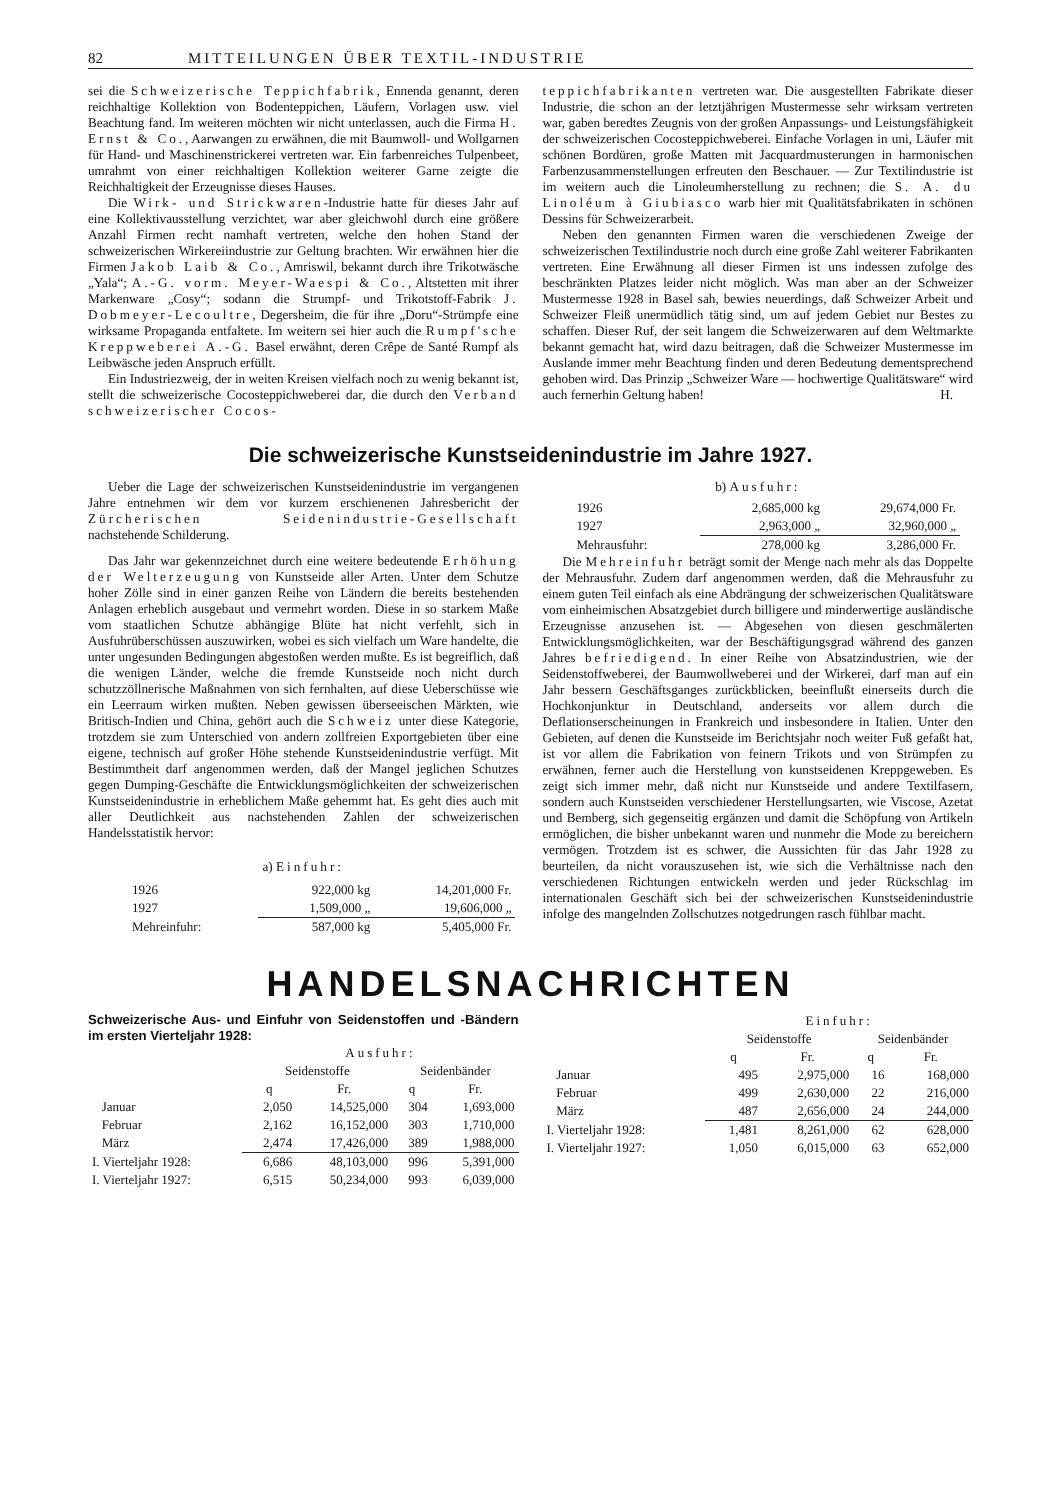82 MITTEILUNGEN ÜBER TEXTIL-INDUSTRIE
sei die Schweizerische Teppichfabrik, Ennenda genannt, deren reichhaltige Kollektion von Bodenteppichen, Läufern, Vorlagen usw. viel Beachtung fand. Im weiteren möchten wir nicht unterlassen, auch die Firma H. Ernst & Co., Aarwangen zu erwähnen, die mit Baumwoll- und Wollgarnen für Hand- und Maschinenstrickerei vertreten war. Ein farbenreiches Tulpenbeet, umrahmt von einer reichhaltigen Kollektion weiterer Garne zeigte die Reichhaltigkeit der Erzeugnisse dieses Hauses.
Die Wirk- und Strickwaren-Industrie hatte für dieses Jahr auf eine Kollektivausstellung verzichtet, war aber gleichwohl durch eine größere Anzahl Firmen recht namhaft vertreten, welche den hohen Stand der schweizerischen Wirkereiindustrie zur Geltung brachten. Wir erwähnen hier die Firmen Jakob Laib & Co., Amriswil, bekannt durch ihre Trikotwäsche „Yala“; A.-G. vorm. Meyer-Waespi & Co., Altstetten mit ihrer Markenware „Cosy“; sodann die Strumpf- und Trikotstoff-Fabrik J. Dobmeyer-Lecoultre, Degersheim, die für ihre „Doru“-Strümpfe eine wirksame Propaganda entfaltete. Im weitern sei hier auch die Rumpf'sche Kreppweberei A.-G. Basel erwähnt, deren Crêpe de Santé Rumpf als Leibwäsche jeden Anspruch erfüllt.
Ein Industriezweig, der in weiten Kreisen vielfach noch zu wenig bekannt ist, stellt die schweizerische Cocosteppichweberei dar, die durch den Verband schweizerischer Cocos-
teppichfabrikanten vertreten war. Die ausgestellten Fabrikate dieser Industrie, die schon an der letztjährigen Mustermesse sehr wirksam vertreten war, gaben beredtes Zeugnis von der großen Anpassungs- und Leistungsfähigkeit der schweizerischen Cocosteppichweberei. Einfache Vorlagen in uni, Läufer mit schönen Bordüren, große Matten mit Jacquardmusterungen in harmonischen Farbenzusammenstellungen erfreuten den Beschauer. — Zur Textilindustrie ist im weitern auch die Linoleumherstellung zu rechnen; die S. A. du Linoléum à Giubiasco warb hier mit Qualitätsfabrikaten in schönen Dessins für Schweizerarbeit.
Neben den genannten Firmen waren die verschiedenen Zweige der schweizerischen Textilindustrie noch durch eine große Zahl weiterer Fabrikanten vertreten. Eine Erwähnung all dieser Firmen ist uns indessen zufolge des beschränkten Platzes leider nicht möglich. Was man aber an der Schweizer Mustermesse 1928 in Basel sah, bewies neuerdings, daß Schweizer Arbeit und Schweizer Fleiß unermüdlich tätig sind, um auf jedem Gebiet nur Bestes zu schaffen. Dieser Ruf, der seit langem die Schweizerwaren auf dem Weltmarkte bekannt gemacht hat, wird dazu beitragen, daß die Schweizer Mustermesse im Auslande immer mehr Beachtung finden und deren Bedeutung dementsprechend gehoben wird. Das Prinzip „Schweizer Ware — hochwertige Qualitätsware“ wird auch fernerhin Geltung haben! H.
Die schweizerische Kunstseidenindustrie im Jahre 1927.
Ueber die Lage der schweizerischen Kunstseidenindustrie im vergangenen Jahre entnehmen wir dem vor kurzem erschienenen Jahresbericht der Zürcherischen Seidenindustrie-Gesellschaft nachstehende Schilderung.
Das Jahr war gekennzeichnet durch eine weitere bedeutende Erhöhung der Welterzeugung von Kunstseide aller Arten. Unter dem Schutze hoher Zölle sind in einer ganzen Reihe von Ländern die bereits bestehenden Anlagen erheblich ausgebaut und vermehrt worden. Diese in so starkem Maße vom staatlichen Schutze abhängige Blüte hat nicht verfehlt, sich in Ausfuhrüberschüssen auszuwirken, wobei es sich vielfach um Ware handelte, die unter ungesunden Bedingungen abgestoßen werden mußte. Es ist begreiflich, daß die wenigen Länder, welche die fremde Kunstseide noch nicht durch schutzzöllnerische Maßnahmen von sich fernhalten, auf diese Ueberschüsse wie ein Leerraum wirken mußten. Neben gewissen überseeischen Märkten, wie Britisch-Indien und China, gehört auch die Schweiz unter diese Kategorie, trotzdem sie zum Unterschied von andern zollfreien Exportgebieten über eine eigene, technisch auf großer Höhe stehende Kunstseidenindustrie verfügt. Mit Bestimmtheit darf angenommen werden, daß der Mangel jeglichen Schutzes gegen Dumping-Geschäfte die Entwicklungsmöglichkeiten der schweizerischen Kunstseidenindustrie in erheblichem Maße gehemmt hat. Es geht dies auch mit aller Deutlichkeit aus nachstehenden Zahlen der schweizerischen Handelsstatistik hervor:
a) Einfuhr:
| 1926 | 922,000 kg | 14,201,000 Fr. |
| 1927 | 1,509,000 „ | 19,606,000 „ |
| Mehreinfuhr: | 587,000 kg | 5,405,000 Fr. |
b) Ausfuhr:
| 1926 | 2,685,000 kg | 29,674,000 Fr. |
| 1927 | 2,963,000 „ | 32,960,000 „ |
| Mehrausfuhr: | 278,000 kg | 3,286,000 Fr. |
Die Mehreinfuhr beträgt somit der Menge nach mehr als das Doppelte der Mehrausfuhr. Zudem darf angenommen werden, daß die Mehrausfuhr zu einem guten Teil einfach als eine Abdrängung der schweizerischen Qualitätsware vom einheimischen Absatzgebiet durch billigere und minderwertige ausländische Erzeugnisse anzusehen ist. — Abgesehen von diesen geschmälerten Entwicklungsmöglichkeiten, war der Beschäftigungsgrad während des ganzen Jahres befriedigend. In einer Reihe von Absatzindustrien, wie der Seidenstoffweberei, der Baumwollweberei und der Wirkerei, darf man auf ein Jahr bessern Geschäftsganges zurückblicken, beeinflußt einerseits durch die Hochkonjunktur in Deutschland, anderseits vor allem durch die Deflationserscheinungen in Frankreich und insbesondere in Italien. Unter den Gebieten, auf denen die Kunstseide im Berichtsjahr noch weiter Fuß gefaßt hat, ist vor allem die Fabrikation von feinern Trikots und von Strümpfen zu erwähnen, ferner auch die Herstellung von kunstseidenen Kreppgeweben. Es zeigt sich immer mehr, daß nicht nur Kunstseide und andere Textilfasern, sondern auch Kunstseiden verschiedener Herstellungsarten, wie Viscose, Azetat und Bemberg, sich gegenseitig ergänzen und damit die Schöpfung von Artikeln ermöglichen, die bisher unbekannt waren und nunmehr die Mode zu bereichern vermögen. Trotzdem ist es schwer, die Aussichten für das Jahr 1928 zu beurteilen, da nicht vorauszusehen ist, wie sich die Verhältnisse nach den verschiedenen Richtungen entwickeln werden und jeder Rückschlag im internationalen Geschäft sich bei der schweizerischen Kunstseidenindustrie infolge des mangelnden Zollschutzes notgedrungen rasch fühlbar macht.
HANDELSNACHRICHTEN
Schweizerische Aus- und Einfuhr von Seidenstoffen und -Bändern im ersten Vierteljahr 1928:
| | Ausfuhr: | | | |
| --- | --- | --- | --- | --- |
| | Seidenstoffe | | Seidenbänder | |
| | q | Fr. | q | Fr. |
| Januar | 2,050 | 14,525,000 | 304 | 1,693,000 |
| Februar | 2,162 | 16,152,000 | 303 | 1,710,000 |
| März | 2,474 | 17,426,000 | 389 | 1,988,000 |
| I. Vierteljahr 1928: | 6,686 | 48,103,000 | 996 | 5,391,000 |
| I. Vierteljahr 1927: | 6,515 | 50,234,000 | 993 | 6,039,000 |
| | Einfuhr: | | | |
| --- | --- | --- | --- | --- |
| | Seidenstoffe | | Seidenbänder | |
| | q | Fr. | q | Fr. |
| Januar | 495 | 2,975,000 | 16 | 168,000 |
| Februar | 499 | 2,630,000 | 22 | 216,000 |
| März | 487 | 2,656,000 | 24 | 244,000 |
| I. Vierteljahr 1928: | 1,481 | 8,261,000 | 62 | 628,000 |
| I. Vierteljahr 1927: | 1,050 | 6,015,000 | 63 | 652,000 |